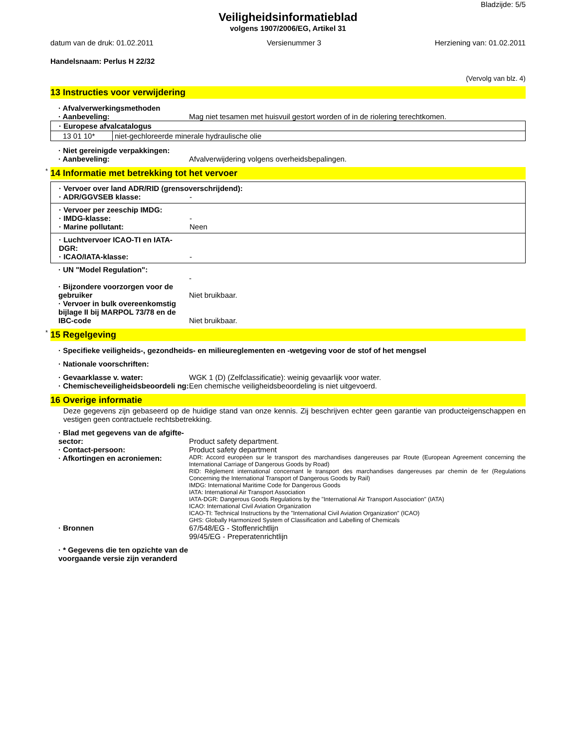Bladzijde: 5/5
Veiligheidsinformatieblad
volgens 1907/2006/EG, Artikel 31
datum van de druk: 01.02.2011 Versienummer 3 Herziening van: 01.02.2011
Handelsnaam: Perlus H 22/32
(Vervolg van blz. 4)
13 Instructies voor verwijdering
· Afvalverwerkingsmethoden
· Aanbeveling: Mag niet tesamen met huisvuil gestort worden of in de riolering terechtkomen.
| · Europese afvalcatalogus | |
| 13 01 10* | niet-gechloreerde minerale hydraulische olie |
· Niet gereinigde verpakkingen:
· Aanbeveling: Afvalverwijdering volgens overheidsbepalingen.
* 14 Informatie met betrekking tot het vervoer
· Vervoer over land ADR/RID (grensoverschrijdend):
· ADR/GGVSEB klasse: -
· Vervoer per zeeschip IMDG:
· IMDG-klasse: -
· Marine pollutant: Neen
· Luchtvervoer ICAO-TI en IATA-DGR:
· ICAO/IATA-klasse: -
· UN "Model Regulation":
-
· Bijzondere voorzorgen voor de gebruiker
Niet bruikbaar.
· Vervoer in bulk overeenkomstig bijlage II bij MARPOL 73/78 en de IBC-code
Niet bruikbaar.
* 15 Regelgeving
· Specifieke veiligheids-, gezondheids- en milieureglementen en -wetgeving voor de stof of het mengsel
· Nationale voorschriften:
· Gevaarklasse v. water: WGK 1 (D) (Zelfclassificatie): weinig gevaarlijk voor water.
· Chemischeveiligheidsbeoordeli ng:
Een chemische veiligheidsbeoordeling is niet uitgevoerd.
16 Overige informatie
Deze gegevens zijn gebaseerd op de huidige stand van onze kennis. Zij beschrijven echter geen garantie van producteigenschappen en vestigen geen contractuele rechtsbetrekking.
· Blad met gegevens van de afgifte-sector:
Product safety department.
· Contact-persoon: Product safety department
· Afkortingen en acroniemen:
ADR: Accord européen sur le transport des marchandises dangereuses par Route (European Agreement concerning the International Carriage of Dangerous Goods by Road)
RID: Règlement international concernant le transport des marchandises dangereuses par chemin de fer (Regulations Concerning the International Transport of Dangerous Goods by Rail)
IMDG: International Maritime Code for Dangerous Goods
IATA: International Air Transport Association
IATA-DGR: Dangerous Goods Regulations by the "International Air Transport Association" (IATA)
ICAO: International Civil Aviation Organization
ICAO-TI: Technical Instructions by the "International Civil Aviation Organization" (ICAO)
GHS: Globally Harmonized System of Classification and Labelling of Chemicals
· Bronnen 67/548/EG - Stoffenrichtlijn
99/45/EG - Preperatenrichtlijn
· * Gegevens die ten opzichte van de voorgaande versie zijn veranderd